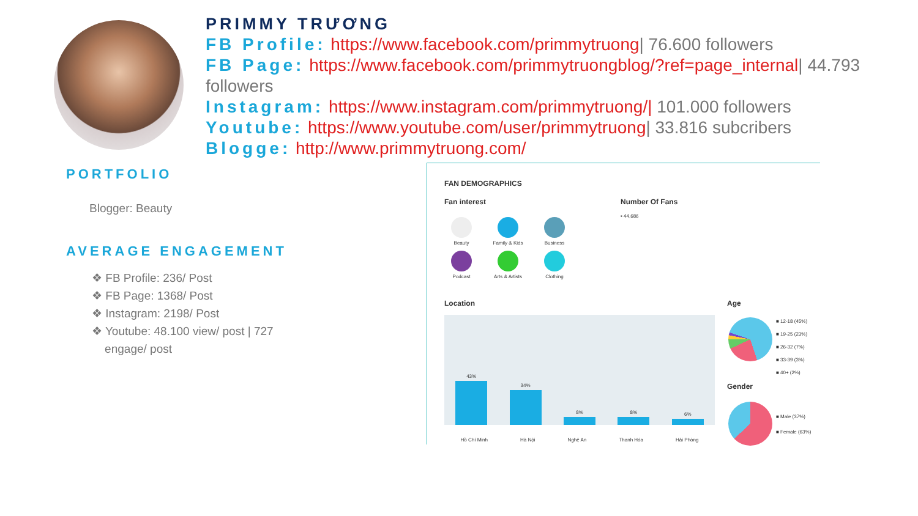PRIMMY TRƯƠNG
FB Profile: https://www.facebook.com/primmytruong| 76.600 followers
FB Page: https://www.facebook.com/primmytruongblog/?ref=page_internal| 44.793 followers
Instagram: https://www.instagram.com/primmytruong/| 101.000 followers
Youtube: https://www.youtube.com/user/primmytruong| 33.816 subcribers
Blogge: http://www.primmytruong.com/
PORTFOLIO
Blogger: Beauty
AVERAGE ENGAGEMENT
❖ FB Profile: 236/ Post
❖ FB Page: 1368/ Post
❖ Instagram: 2198/ Post
❖ Youtube: 48.100 view/ post | 727
engage/ post
FAN DEMOGRAPHICS
Fan interest Number Of Fans
▪ 44,686
Beauty Family & Kids Business Podcast Arts & Artists Clothing
Location
43%
34%
8%
8%
6%
Hồ Chí Minh Hà Nội Nghệ An Thanh Hóa Hải Phòng
Age
■ 12-18 (45%)
■ 19-25 (23%)
■ 26-32 (7%)
■ 33-39 (3%)
■ 40+ (2%)
Gender
■ Male (37%)
■ Female (63%)